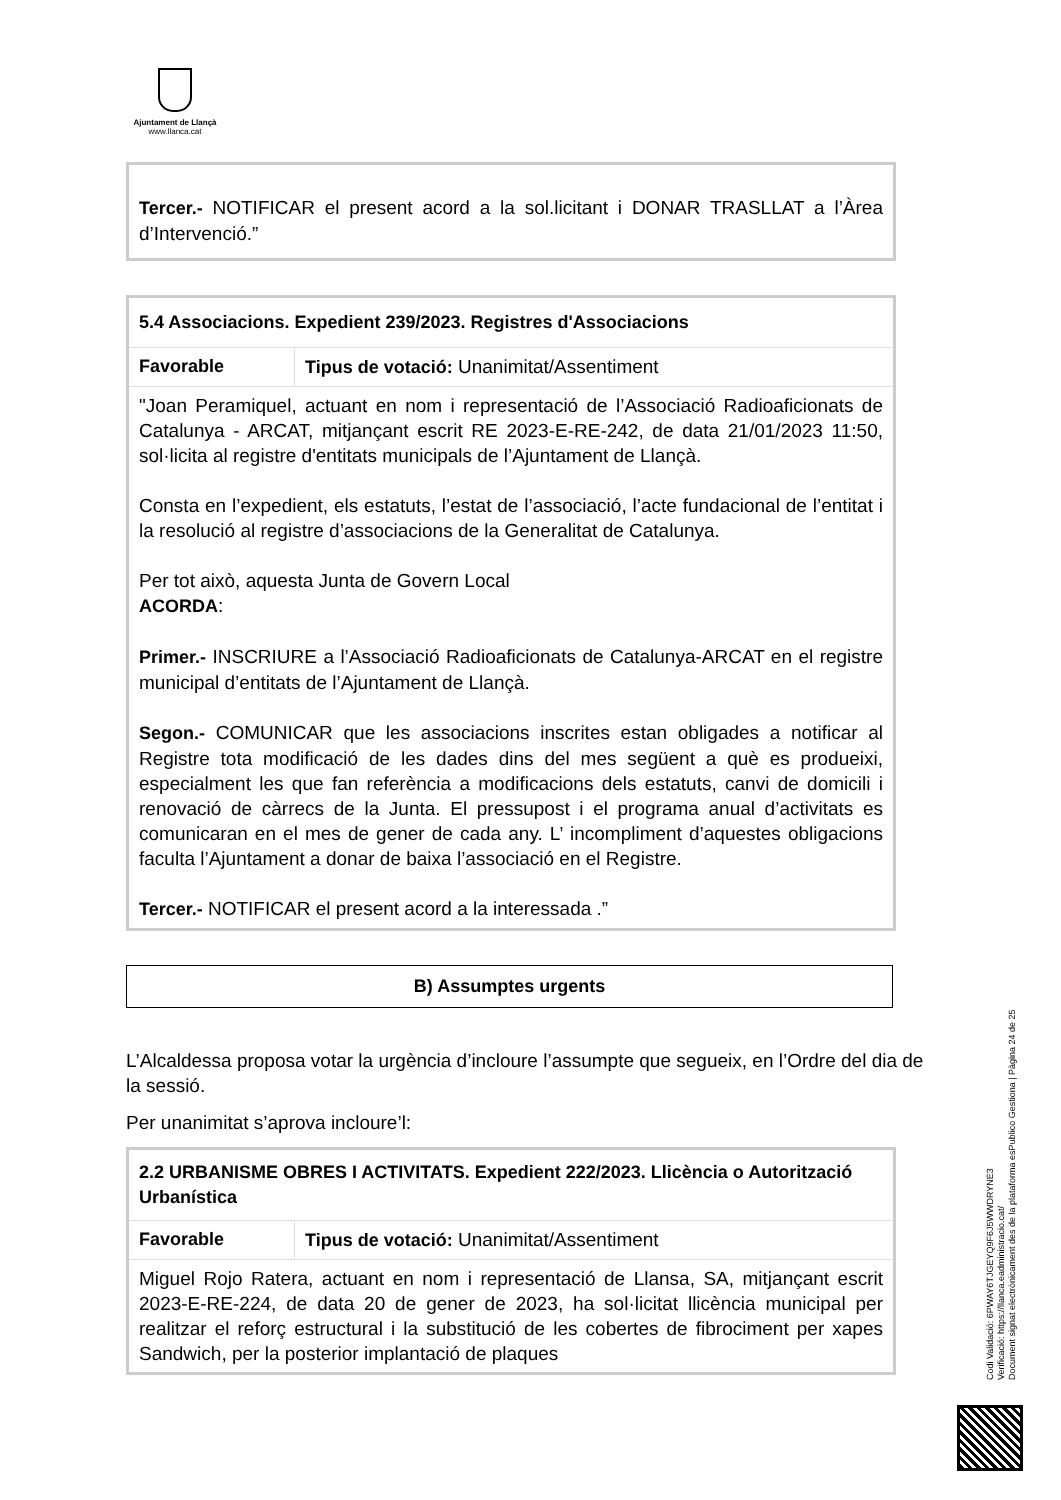Ajuntament de Llançà
www.llanca.cat
Tercer.- NOTIFICAR el present acord a la sol.licitant i DONAR TRASLLAT a l’Àrea d’Intervenció.”
| 5.4 Associacions. Expedient 239/2023. Registres d'Associacions | |
| Favorable | Tipus de votació: Unanimitat/Assentiment |
| "Joan Peramiquel, actuant en nom i representació de l’Associació Radioaficionats de Catalunya - ARCAT, mitjançant escrit RE 2023-E-RE-242, de data 21/01/2023 11:50, sol·licita al registre d'entitats municipals de l’Ajuntament de Llançà. Consta en l’expedient, els estatuts, l’estat de l’associació, l’acte fundacional de l’entitat i la resolució al registre d’associacions de la Generalitat de Catalunya. Per tot això, aquesta Junta de Govern Local ACORDA : Primer.- INSCRIURE a l’Associació Radioaficionats de Catalunya-ARCAT en el registre municipal d’entitats de l’Ajuntament de Llançà. Segon.- COMUNICAR que les associacions inscrites estan obligades a notificar al Registre tota modificació de les dades dins del mes següent a què es produeixi, especialment les que fan referència a modificacions dels estatuts, canvi de domicili i renovació de càrrecs de la Junta. El pressupost i el programa anual d’activitats es comunicaran en el mes de gener de cada any. L’ incompliment d’aquestes obligacions faculta l’Ajuntament a donar de baixa l’associació en el Registre. Tercer.- NOTIFICAR el present acord a la interessada .” | |
B) Assumptes urgents
L’Alcaldessa proposa votar la urgència d’incloure l’assumpte que segueix, en l’Ordre del dia de la sessió.
Per unanimitat s’aprova incloure’l:
| 2.2 URBANISME OBRES I ACTIVITATS. Expedient 222/2023. Llicència o Autorització Urbanística | |
| Favorable | Tipus de votació: Unanimitat/Assentiment |
| Miguel Rojo Ratera, actuant en nom i representació de Llansa, SA, mitjançant escrit 2023-E-RE-224, de data 20 de gener de 2023, ha sol·licitat llicència municipal per realitzar el reforç estructural i la substitució de les cobertes de fibrociment per xapes Sandwich, per la posterior implantació de plaques | |
Codi Validació: 6PWAY6TJGEYQ9F6J5WWDRYNE3
Verificació: https://llanca.eadministracio.cat/
Document signat electrònicament des de la plataforma esPublico Gestiona | Pàgina 24 de 25